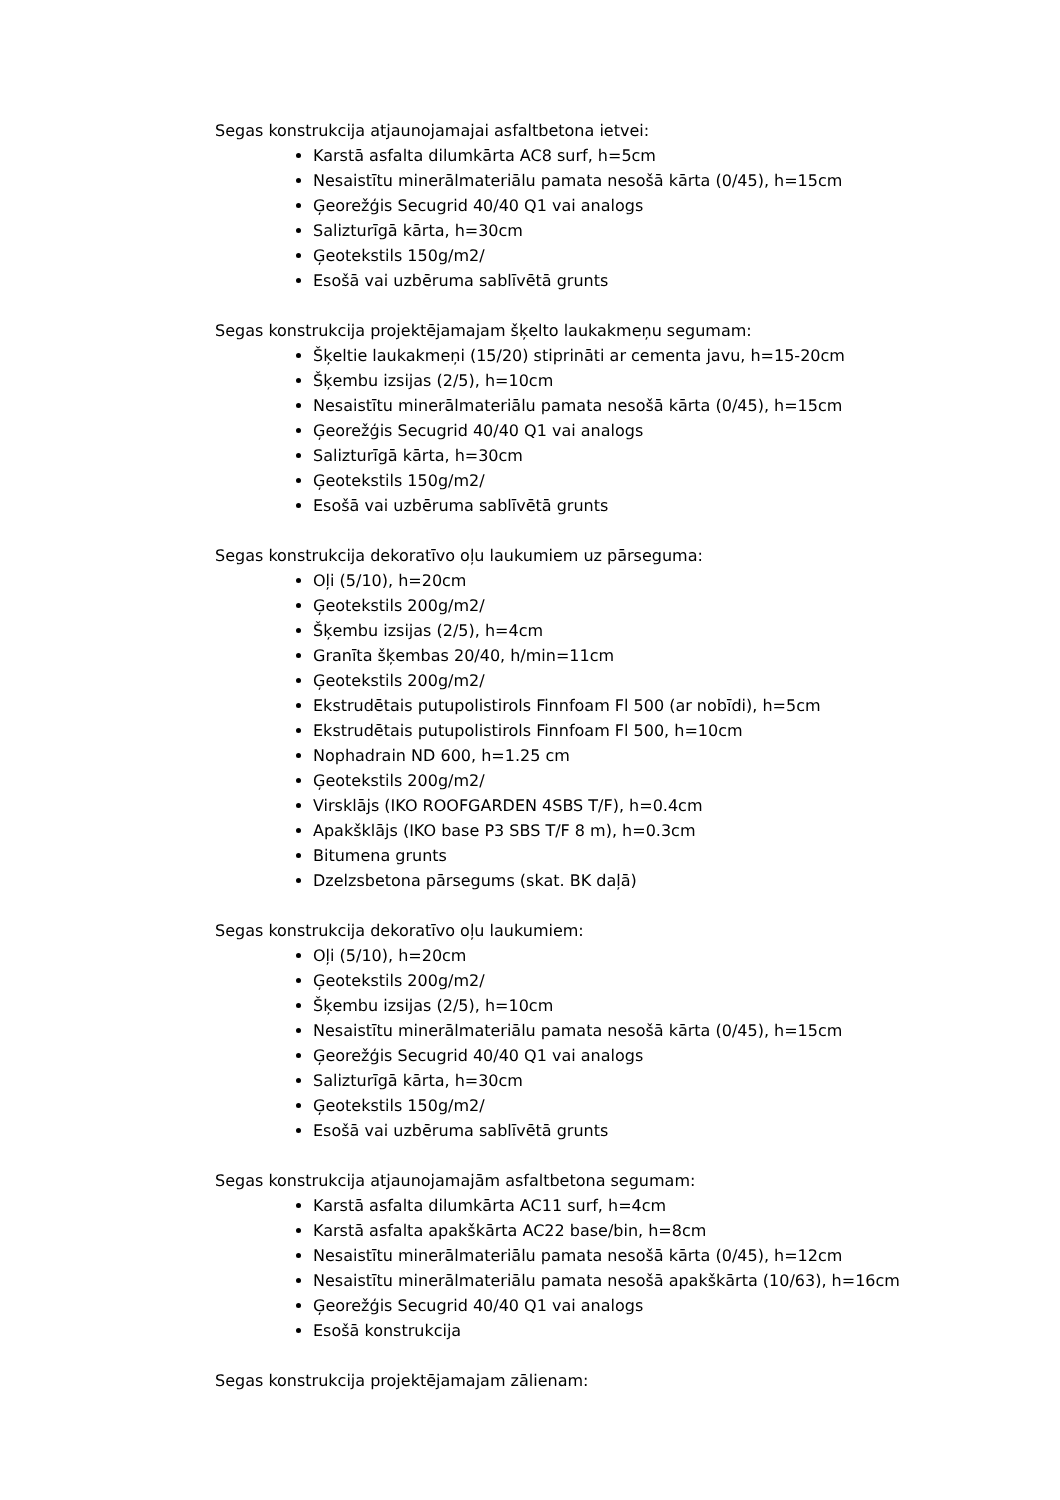Segas konstrukcija atjaunojamajai asfaltbetona ietvei:
Karstā asfalta dilumkārta AC8 surf, h=5cm
Nesaistītu minerālmateriālu pamata nesošā kārta (0/45), h=15cm
Ģeorežģis Secugrid 40/40 Q1 vai analogs
Salizturīgā kārta, h=30cm
Ģeotekstils 150g/m2/
Esošā vai uzbēruma sablīvētā grunts
Segas konstrukcija projektējamajam šķelto laukakmeņu segumam:
Šķeltie laukakmeņi (15/20) stiprināti ar cementa javu, h=15-20cm
Šķembu izsijas (2/5), h=10cm
Nesaistītu minerālmateriālu pamata nesošā kārta (0/45), h=15cm
Ģeorežģis Secugrid 40/40 Q1 vai analogs
Salizturīgā kārta, h=30cm
Ģeotekstils 150g/m2/
Esošā vai uzbēruma sablīvētā grunts
Segas konstrukcija dekoratīvo oļu laukumiem uz pārseguma:
Oļi (5/10), h=20cm
Ģeotekstils 200g/m2/
Šķembu izsijas (2/5), h=4cm
Granīta šķembas 20/40, h/min=11cm
Ģeotekstils 200g/m2/
Ekstrudētais putupolistirols Finnfoam Fl 500 (ar nobīdi), h=5cm
Ekstrudētais putupolistirols Finnfoam Fl 500, h=10cm
Nophadrain ND 600, h=1.25 cm
Ģeotekstils 200g/m2/
Virsklājs (IKO ROOFGARDEN 4SBS T/F), h=0.4cm
Apakšklājs (IKO base P3 SBS T/F 8 m), h=0.3cm
Bitumena grunts
Dzelzsbetona pārsegums (skat. BK daļā)
Segas konstrukcija dekoratīvo oļu laukumiem:
Oļi (5/10), h=20cm
Ģeotekstils 200g/m2/
Šķembu izsijas (2/5), h=10cm
Nesaistītu minerālmateriālu pamata nesošā kārta (0/45), h=15cm
Ģeorežģis Secugrid 40/40 Q1 vai analogs
Salizturīgā kārta, h=30cm
Ģeotekstils 150g/m2/
Esošā vai uzbēruma sablīvētā grunts
Segas konstrukcija atjaunojamajām asfaltbetona segumam:
Karstā asfalta dilumkārta AC11 surf, h=4cm
Karstā asfalta apakškārta AC22 base/bin, h=8cm
Nesaistītu minerālmateriālu pamata nesošā kārta (0/45), h=12cm
Nesaistītu minerālmateriālu pamata nesošā apakškārta (10/63), h=16cm
Ģeorežģis Secugrid 40/40 Q1 vai analogs
Esošā konstrukcija
Segas konstrukcija projektējamajam zālienam: